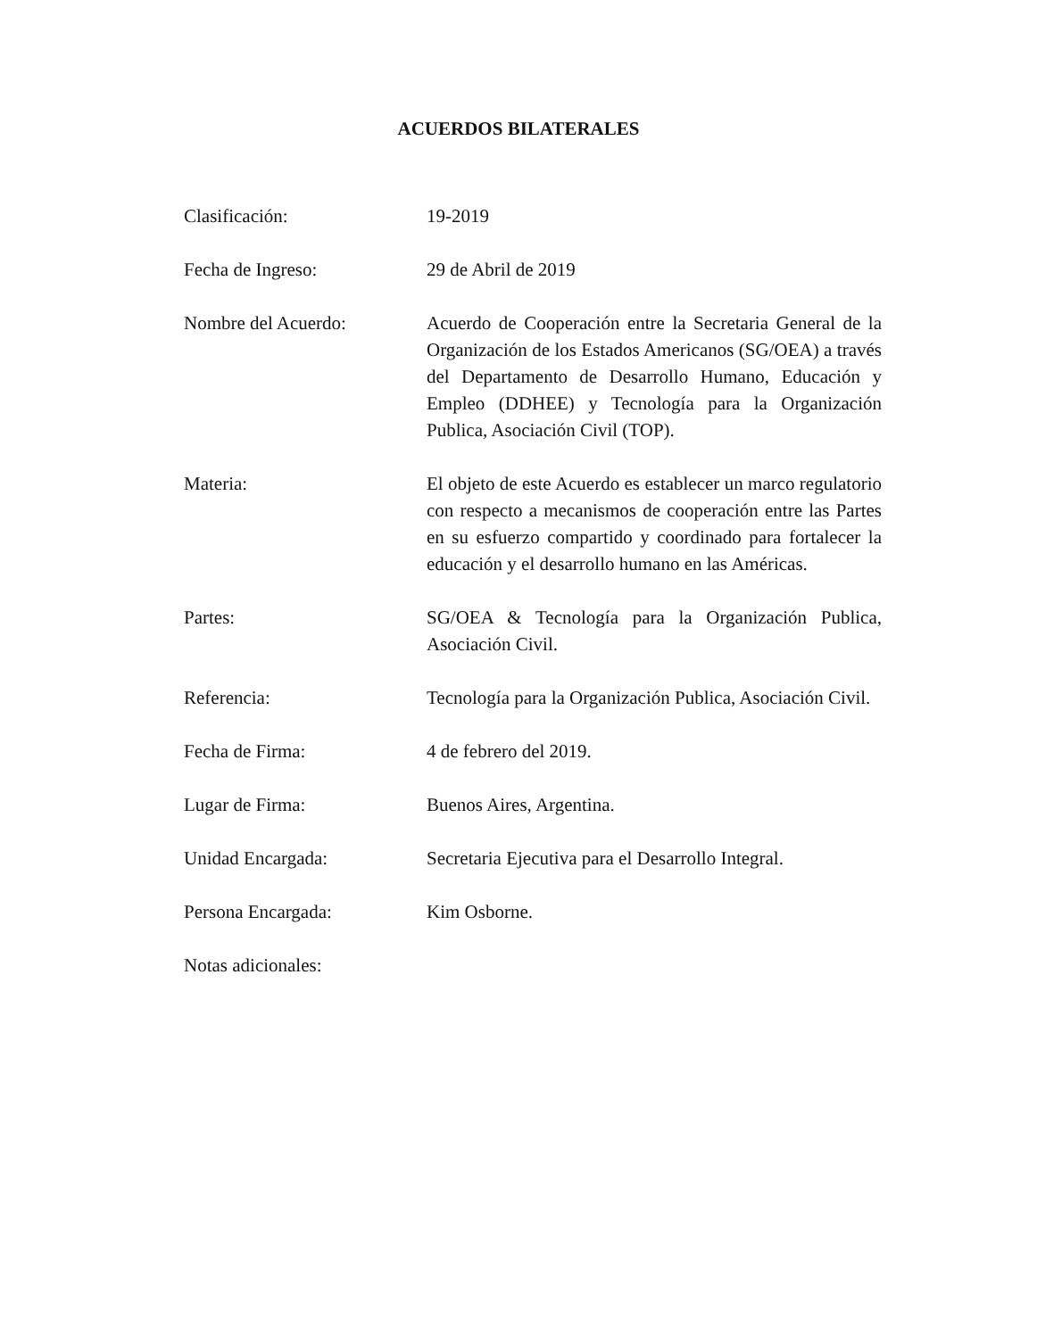ACUERDOS BILATERALES
Clasificación: 19-2019
Fecha de Ingreso: 29 de Abril de 2019
Nombre del Acuerdo: Acuerdo de Cooperación entre la Secretaria General de la Organización de los Estados Americanos (SG/OEA) a través del Departamento de Desarrollo Humano, Educación y Empleo (DDHEE) y Tecnología para la Organización Publica, Asociación Civil (TOP).
Materia: El objeto de este Acuerdo es establecer un marco regulatorio con respecto a mecanismos de cooperación entre las Partes en su esfuerzo compartido y coordinado para fortalecer la educación y el desarrollo humano en las Américas.
Partes: SG/OEA & Tecnología para la Organización Publica, Asociación Civil.
Referencia: Tecnología para la Organización Publica, Asociación Civil.
Fecha de Firma: 4 de febrero del 2019.
Lugar de Firma: Buenos Aires, Argentina.
Unidad Encargada: Secretaria Ejecutiva para el Desarrollo Integral.
Persona Encargada: Kim Osborne.
Notas adicionales: